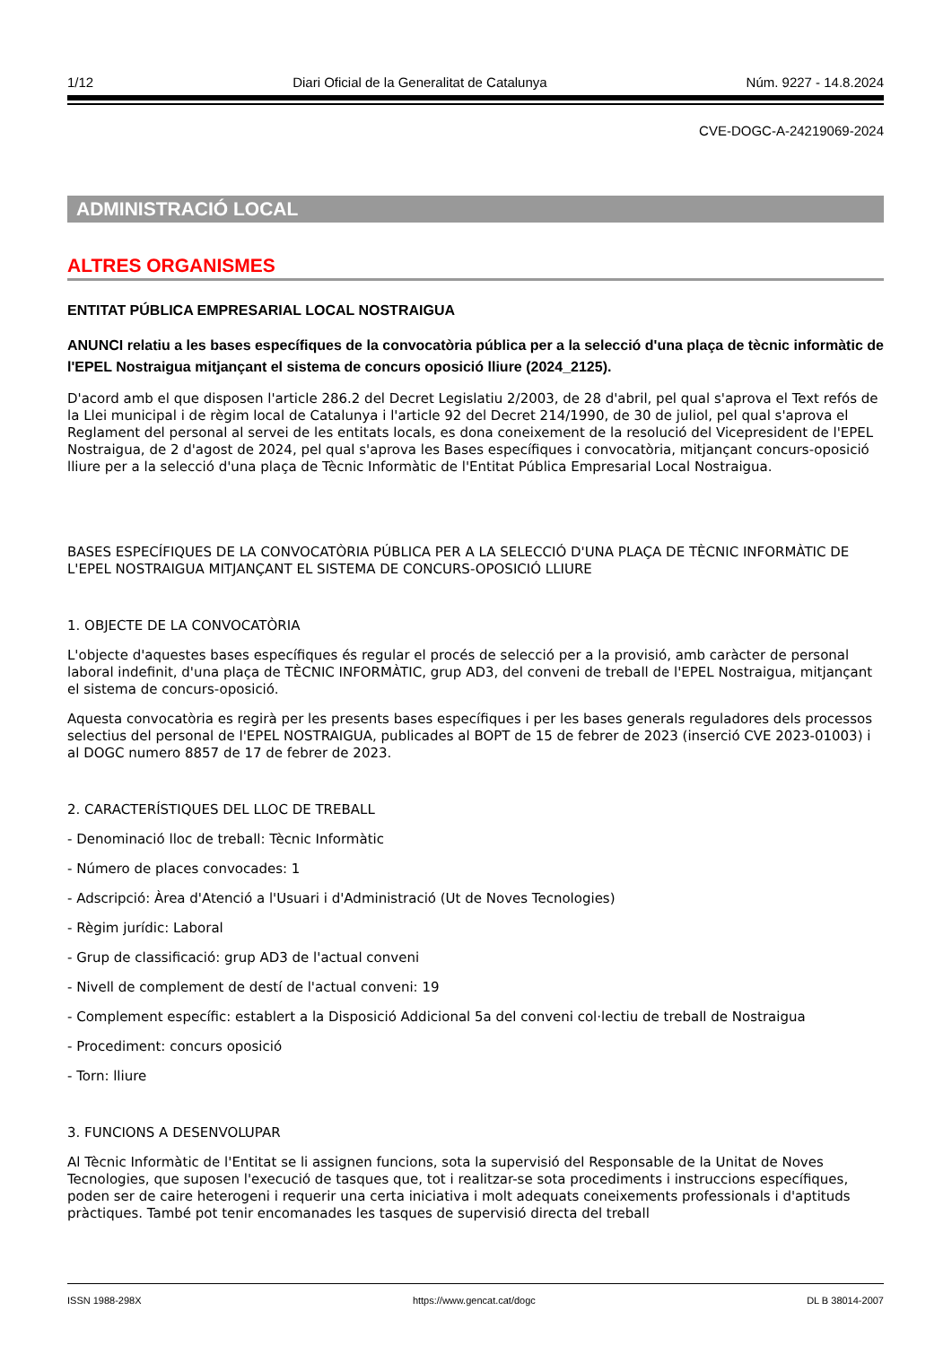1/12 Diari Oficial de la Generalitat de Catalunya Núm. 9227 - 14.8.2024
CVE-DOGC-A-24219069-2024
ADMINISTRACIÓ LOCAL
ALTRES ORGANISMES
ENTITAT PÚBLICA EMPRESARIAL LOCAL NOSTRAIGUA
ANUNCI relatiu a les bases específiques de la convocatòria pública per a la selecció d'una plaça de tècnic informàtic de l'EPEL Nostraigua mitjançant el sistema de concurs oposició lliure (2024_2125).
D'acord amb el que disposen l'article 286.2 del Decret Legislatiu 2/2003, de 28 d'abril, pel qual s'aprova el Text refós de la Llei municipal i de règim local de Catalunya i l'article 92 del Decret 214/1990, de 30 de juliol, pel qual s'aprova el Reglament del personal al servei de les entitats locals, es dona coneixement de la resolució del Vicepresident de l'EPEL Nostraigua, de 2 d'agost de 2024, pel qual s'aprova les Bases específiques i convocatòria, mitjançant concurs-oposició lliure per a la selecció d'una plaça de Tècnic Informàtic de l'Entitat Pública Empresarial Local Nostraigua.
BASES ESPECÍFIQUES DE LA CONVOCATÒRIA PÚBLICA PER A LA SELECCIÓ D'UNA PLAÇA DE TÈCNIC INFORMÀTIC DE L'EPEL NOSTRAIGUA MITJANÇANT EL SISTEMA DE CONCURS-OPOSICIÓ LLIURE
1. OBJECTE DE LA CONVOCATÒRIA
L'objecte d'aquestes bases específiques és regular el procés de selecció per a la provisió, amb caràcter de personal laboral indefinit, d'una plaça de TÈCNIC INFORMÀTIC, grup AD3, del conveni de treball de l'EPEL Nostraigua, mitjançant el sistema de concurs-oposició.
Aquesta convocatòria es regirà per les presents bases específiques i per les bases generals reguladores dels processos selectius del personal de l'EPEL NOSTRAIGUA, publicades al BOPT de 15 de febrer de 2023 (inserció CVE 2023-01003) i al DOGC numero 8857 de 17 de febrer de 2023.
2. CARACTERÍSTIQUES DEL LLOC DE TREBALL
- Denominació lloc de treball: Tècnic Informàtic
- Número de places convocades: 1
- Adscripció: Àrea d'Atenció a l'Usuari i d'Administració (Ut de Noves Tecnologies)
- Règim jurídic: Laboral
- Grup de classificació: grup AD3 de l'actual conveni
- Nivell de complement de destí de l'actual conveni: 19
- Complement específic: establert a la Disposició Addicional 5a del conveni col·lectiu de treball de Nostraigua
- Procediment: concurs oposició
- Torn: lliure
3. FUNCIONS A DESENVOLUPAR
Al Tècnic Informàtic de l'Entitat se li assignen funcions, sota la supervisió del Responsable de la Unitat de Noves Tecnologies, que suposen l'execució de tasques que, tot i realitzar-se sota procediments i instruccions específiques, poden ser de caire heterogeni i requerir una certa iniciativa i molt adequats coneixements professionals i d'aptituds pràctiques. També pot tenir encomanades les tasques de supervisió directa del treball
ISSN 1988-298X https://www.gencat.cat/dogc DL B 38014-2007